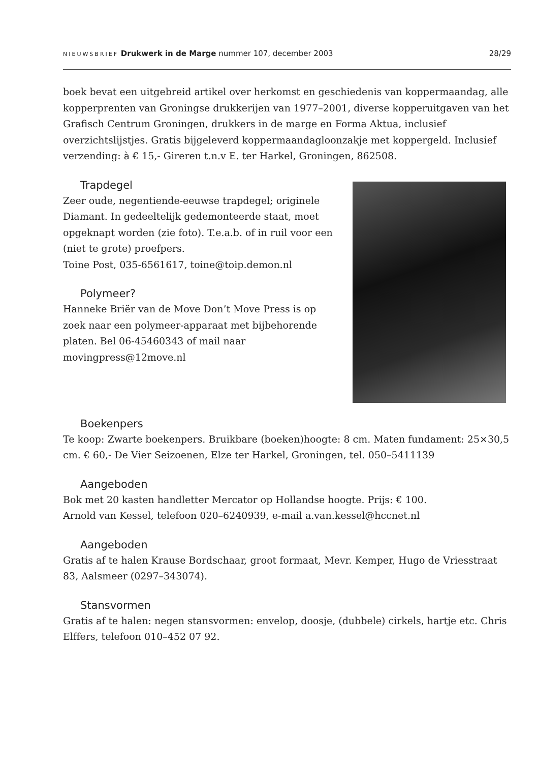NIEUWSBRIEF Drukwerk in de Marge nummer 107, december 2003 28/29
boek bevat een uitgebreid artikel over herkomst en geschiedenis van koppermaandag, alle kopperprenten van Groningse drukkerijen van 1977–2001, diverse kopperuitgaven van het Grafisch Centrum Groningen, drukkers in de marge en Forma Aktua, inclusief overzichtslijstjes. Gratis bijgeleverd koppermaandagloonzakje met koppergeld. Inclusief verzending: à € 15,- Gireren t.n.v E. ter Harkel, Groningen, 862508.
Trapdegel
Zeer oude, negentiende-eeuwse trapdegel; originele Diamant. In gedeeltelijk gedemonteerde staat, moet opgeknapt worden (zie foto). T.e.a.b. of in ruil voor een (niet te grote) proefpers.
Toine Post, 035-6561617, toine@toip.demon.nl
Polymeer?
Hanneke Briër van de Move Don’t Move Press is op zoek naar een polymeer-apparaat met bijbehorende platen. Bel 06-45460343 of mail naar movingpress@12move.nl
Boekenpers
Te koop: Zwarte boekenpers. Bruikbare (boeken)hoogte: 8 cm. Maten fundament: 25×30,5 cm. € 60,- De Vier Seizoenen, Elze ter Harkel, Groningen, tel. 050–5411139
Aangeboden
Bok met 20 kasten handletter Mercator op Hollandse hoogte. Prijs: € 100.
Arnold van Kessel, telefoon 020–6240939, e-mail a.van.kessel@hccnet.nl
Aangeboden
Gratis af te halen Krause Bordschaar, groot formaat, Mevr. Kemper, Hugo de Vriesstraat 83, Aalsmeer (0297–343074).
Stansvormen
Gratis af te halen: negen stansvormen: envelop, doosje, (dubbele) cirkels, hartje etc. Chris Elffers, telefoon 010–452 07 92.